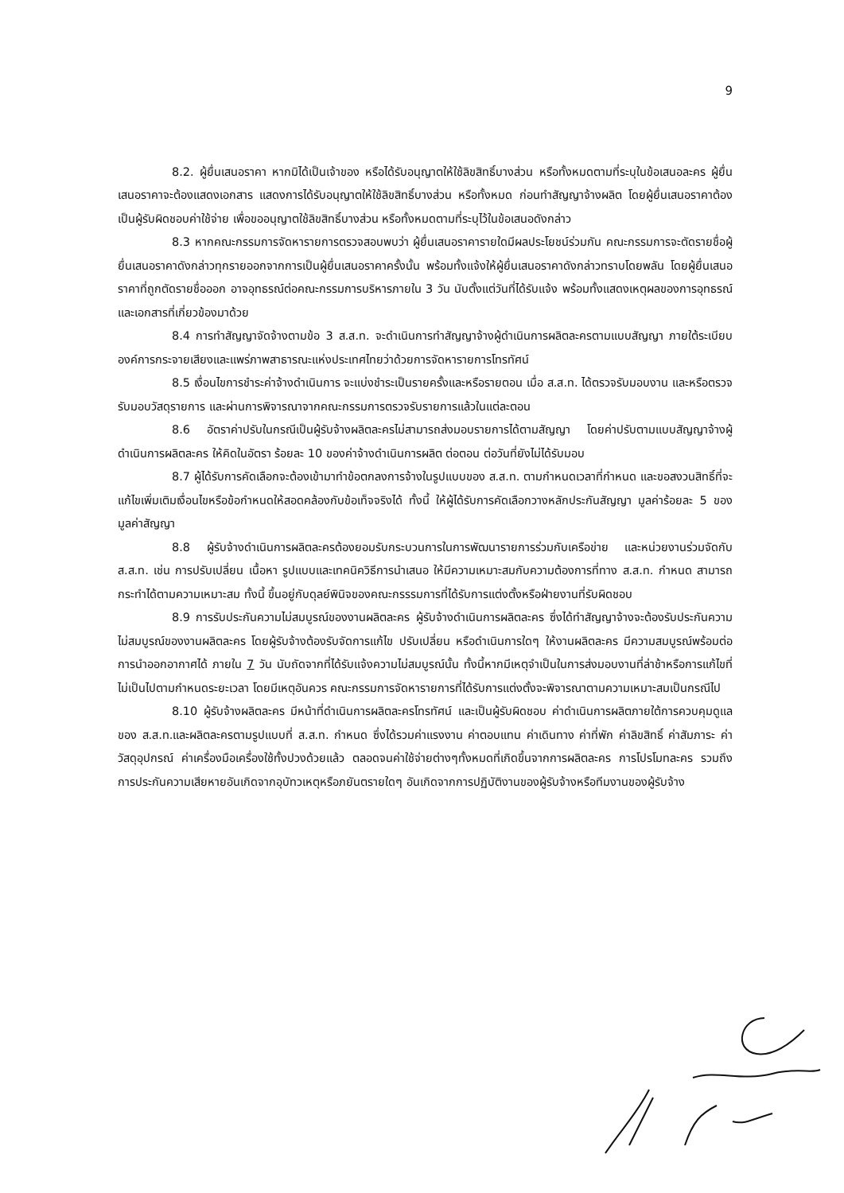9
8.2. ผู้ยื่นเสนอราคา หากมิได้เป็นเจ้าของ หรือได้รับอนุญาตให้ใช้ลิขสิทธิ์บางส่วน หรือทั้งหมดตามที่ระบุในข้อเสนอละคร ผู้ยื่นเสนอราคาจะต้องแสดงเอกสาร แสดงการได้รับอนุญาตให้ใช้ลิขสิทธิ์บางส่วน หรือทั้งหมด ก่อนทำสัญญาจ้างผลิต โดยผู้ยื่นเสนอราคาต้องเป็นผู้รับผิดชอบค่าใช้จ่าย เพื่อขออนุญาตใช้ลิขสิทธิ์บางส่วน หรือทั้งหมดตามที่ระบุไว้ในข้อเสนอดังกล่าว
8.3 หากคณะกรรมการจัดหารายการตรวจสอบพบว่า ผู้ยื่นเสนอราคารายใดมีผลประโยชน์ร่วมกัน คณะกรรมการจะตัดรายชื่อผู้ยื่นเสนอราคาดังกล่าวทุกรายออกจากการเป็นผู้ยื่นเสนอราคาครั้งนั้น พร้อมทั้งแจ้งให้ผู้ยื่นเสนอราคาดังกล่าวทราบโดยพลัน โดยผู้ยื่นเสนอราคาที่ถูกตัดรายชื่อออก อาจอุทธรณ์ต่อคณะกรรมการบริหารภายใน 3 วัน นับตั้งแต่วันที่ได้รับแจ้ง พร้อมทั้งแสดงเหตุผลของการอุทธรณ์ และเอกสารที่เกี่ยวข้องมาด้วย
8.4 การทำสัญญาจัดจ้างตามข้อ 3 ส.ส.ท. จะดำเนินการทำสัญญาจ้างผู้ดำเนินการผลิตละครตามแบบสัญญา ภายใต้ระเบียบองค์การกระจายเสียงและแพร่ภาพสาธารณะแห่งประเทศไทยว่าด้วยการจัดหารายการโทรทัศน์
8.5 เงื่อนไขการชำระค่าจ้างดำเนินการ จะแบ่งชำระเป็นรายครั้งและหรือรายตอน เมื่อ ส.ส.ท. ได้ตรวจรับมอบงาน และหรือตรวจรับมอบวัสดุรายการ และผ่านการพิจารณาจากคณะกรรมการตรวจรับรายการแล้วในแต่ละตอน
8.6 อัตราค่าปรับในกรณีเป็นผู้รับจ้างผลิตละครไม่สามารถส่งมอบรายการได้ตามสัญญา โดยค่าปรับตามแบบสัญญาจ้างผู้ดำเนินการผลิตละคร ให้คิดในอัตรา ร้อยละ 10 ของค่าจ้างดำเนินการผลิต ต่อตอน ต่อวันที่ยังไม่ได้รับมอบ
8.7 ผู้ได้รับการคัดเลือกจะต้องเข้ามาทำข้อตกลงการจ้างในรูปแบบของ ส.ส.ท. ตามกำหนดเวลาที่กำหนด และขอสงวนสิทธิ์ที่จะแก้ไขเพิ่มเติมเงื่อนไขหรือข้อกำหนดให้สอดคล้องกับข้อเท็จจริงได้ ทั้งนี้ ให้ผู้ได้รับการคัดเลือกวางหลักประกันสัญญา มูลค่าร้อยละ 5 ของมูลค่าสัญญา
8.8 ผู้รับจ้างดำเนินการผลิตละครต้องยอมรับกระบวนการในการพัฒนารายการร่วมกับเครือข่าย และหน่วยงานร่วมจัดกับ ส.ส.ท. เช่น การปรับเปลี่ยน เนื้อหา รูปแบบและเทคนิควิธีการนำเสนอ ให้มีความเหมาะสมกับความต้องการที่ทาง ส.ส.ท. กำหนด สามารถกระทำได้ตามความเหมาะสม ทั้งนี้ ขึ้นอยู่กับดุลย์พินิจของคณะกรรรมการที่ได้รับการแต่งตั้งหรือฝ่ายงานที่รับผิดชอบ
8.9 การรับประกันความไม่สมบูรณ์ของงานผลิตละคร ผู้รับจ้างดำเนินการผลิตละคร ซึ่งได้ทำสัญญาจ้างจะต้องรับประกันความไม่สมบูรณ์ของงานผลิตละคร โดยผู้รับจ้างต้องรับจัดการแก้ไข ปรับเปลี่ยน หรือดำเนินการใดๆ ให้งานผลิตละคร มีความสมบูรณ์พร้อมต่อการนำออกอากาศได้ ภายใน 7 วัน นับถัดจากที่ได้รับแจ้งความไม่สมบูรณ์นั้น ทั้งนี้หากมีเหตุจำเป็นในการส่งมอบงานที่ล่าช้าหรือการแก้ไขที่ไม่เป็นไปตามกำหนดระยะเวลา โดยมีเหตุอันควร คณะกรรมการจัดหารายการที่ได้รับการแต่งตั้งจะพิจารณาตามความเหมาะสมเป็นกรณีไป
8.10 ผู้รับจ้างผลิตละคร มีหน้าที่ดำเนินการผลิตละครโทรทัศน์ และเป็นผู้รับผิดชอบ ค่าดำเนินการผลิตภายใต้การควบคุมดูแลของ ส.ส.ท.และผลิตละครตามรูปแบบที่ ส.ส.ท. กำหนด ซึ่งได้รวมค่าแรงงาน ค่าตอบแทน ค่าเดินทาง ค่าที่พัก ค่าลิขสิทธิ์ ค่าสัมภาระ ค่าวัสดุอุปกรณ์ ค่าเครื่องมือเครื่องใช้ทั้งปวงด้วยแล้ว ตลอดจนค่าใช้จ่ายต่างๆทั้งหมดที่เกิดขึ้นจากการผลิตละคร การโปรโมทละคร รวมถึงการประกันความเสียหายอันเกิดจากอุบัทวเหตุหรือภยันตรายใดๆ อันเกิดจากการปฏิบัติงานของผู้รับจ้างหรือทีมงานของผู้รับจ้าง